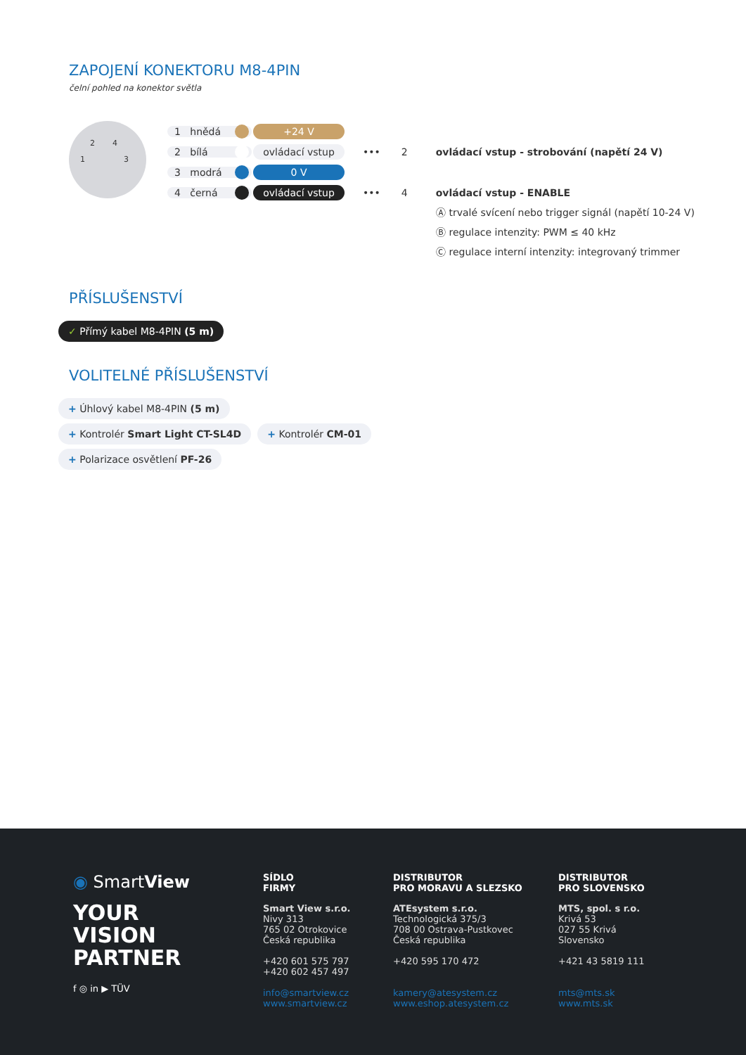ZAPOJENÍ KONEKTORU M8-4PIN
čelní pohled na konektor světla
2 4
1 3
1 hnědá +24 V
2 bílá ovládací vstup ••• 2 ovládací vstup - strobování (napětí 24 V)
3 modrá 0 V
4 černá ovládací vstup ••• 4 ovládací vstup - ENABLE
Ⓐ trvalé svícení nebo trigger signál (napětí 10-24 V)
Ⓑ regulace intenzity: PWM ≤ 40 kHz
Ⓒ regulace interní intenzity: integrovaný trimmer
PŘÍSLUŠENSTVÍ
✓ Přímý kabel M8-4PIN (5 m)
VOLITELNÉ PŘÍSLUŠENSTVÍ
+ Úhlový kabel M8-4PIN (5 m)
+ Kontrolér Smart Light CT-SL4D + Kontrolér CM-01
+ Polarizace osvětlení PF-26
◉ SmartView
YOUR
VISION
PARTNER
f ◎ in ▶ TÜV
SÍDLO
FIRMY
Smart View s.r.o.
Nivy 313
765 02 Otrokovice
Česká republika
+420 601 575 797
+420 602 457 497
info@smartview.cz
www.smartview.cz
DISTRIBUTOR
PRO MORAVU A SLEZSKO
ATEsystem s.r.o.
Technologická 375/3
708 00 Ostrava-Pustkovec
Česká republika
+420 595 170 472
kamery@atesystem.cz
www.eshop.atesystem.cz
DISTRIBUTOR
PRO SLOVENSKO
MTS, spol. s r.o.
Krivá 53
027 55 Krivá
Slovensko
+421 43 5819 111
mts@mts.sk
www.mts.sk